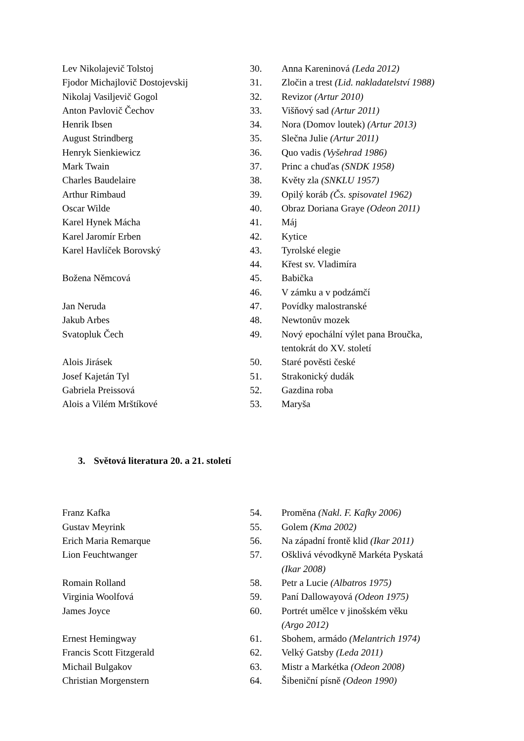| Lev Nikolajevič Tolstoj | 30. | Anna Kareninová (Leda 2012) |
| Fjodor Michajlovič Dostojevskij | 31. | Zločin a trest (Lid. nakladatelství 1988) |
| Nikolaj Vasiljevič Gogol | 32. | Revizor (Artur 2010) |
| Anton Pavlovič Čechov | 33. | Višňový sad (Artur 2011) |
| Henrik Ibsen | 34. | Nora (Domov loutek) (Artur 2013) |
| August Strindberg | 35. | Slečna Julie (Artur 2011) |
| Henryk Sienkiewicz | 36. | Quo vadis (Vyšehrad 1986) |
| Mark Twain | 37. | Princ a chuďas (SNDK 1958) |
| Charles Baudelaire | 38. | Květy zla (SNKLU 1957) |
| Arthur Rimbaud | 39. | Opilý koráb (Čs. spisovatel 1962) |
| Oscar Wilde | 40. | Obraz Doriana Graye (Odeon 2011) |
| Karel Hynek Mácha | 41. | Máj |
| Karel Jaromír Erben | 42. | Kytice |
| Karel Havlíček Borovský | 43. | Tyrolské elegie |
| | 44. | Křest sv. Vladimíra |
| Božena Němcová | 45. | Babička |
| | 46. | V zámku a v podzámčí |
| Jan Neruda | 47. | Povídky malostranské |
| Jakub Arbes | 48. | Newtonův mozek |
| Svatopluk Čech | 49. | Nový epochální výlet pana Broučka, tentokrát do XV. století |
| Alois Jirásek | 50. | Staré pověsti české |
| Josef Kajetán Tyl | 51. | Strakonický dudák |
| Gabriela Preissová | 52. | Gazdina roba |
| Alois a Vilém Mrštíkové | 53. | Maryša |
3. Světová literatura 20. a 21. století
| Franz Kafka | 54. | Proměna (Nakl. F. Kafky 2006) |
| Gustav Meyrink | 55. | Golem (Kma 2002) |
| Erich Maria Remarque | 56. | Na západní frontě klid (Ikar 2011) |
| Lion Feuchtwanger | 57. | Ošklivá vévodkyně Markéta Pyskatá (Ikar 2008) |
| Romain Rolland | 58. | Petr a Lucie (Albatros 1975) |
| Virginia Woolfová | 59. | Paní Dallowayová (Odeon 1975) |
| James Joyce | 60. | Portrét umělce v jinošském věku (Argo 2012) |
| Ernest Hemingway | 61. | Sbohem, armádo (Melantrich 1974) |
| Francis Scott Fitzgerald | 62. | Velký Gatsby (Leda 2011) |
| Michail Bulgakov | 63. | Mistr a Markétka (Odeon 2008) |
| Christian Morgenstern | 64. | Šibeniční písně (Odeon 1990) |